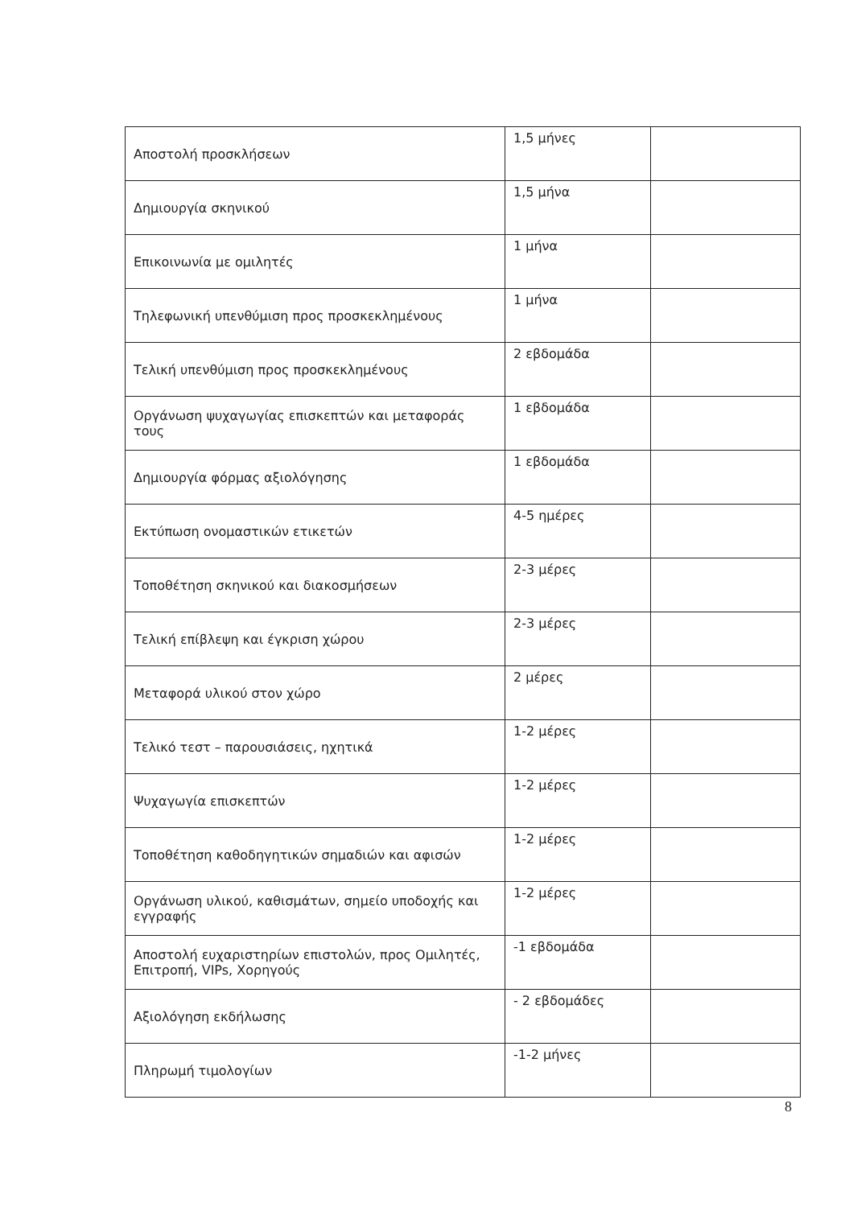| Αποστολή προσκλήσεων | 1,5 μήνες | |
| Δημιουργία σκηνικού | 1,5 μήνα | |
| Επικοινωνία με ομιλητές | 1 μήνα | |
| Τηλεφωνική υπενθύμιση προς προσκεκλημένους | 1 μήνα | |
| Τελική υπενθύμιση προς προσκεκλημένους | 2 εβδομάδα | |
| Οργάνωση ψυχαγωγίας επισκεπτών και μεταφοράς τους | 1 εβδομάδα | |
| Δημιουργία φόρμας αξιολόγησης | 1 εβδομάδα | |
| Εκτύπωση ονομαστικών ετικετών | 4-5 ημέρες | |
| Τοποθέτηση σκηνικού και διακοσμήσεων | 2-3 μέρες | |
| Τελική επίβλεψη και έγκριση χώρου | 2-3 μέρες | |
| Μεταφορά υλικού στον χώρο | 2 μέρες | |
| Τελικό τεστ – παρουσιάσεις, ηχητικά | 1-2 μέρες | |
| Ψυχαγωγία επισκεπτών | 1-2 μέρες | |
| Τοποθέτηση καθοδηγητικών σημαδιών και αφισών | 1-2 μέρες | |
| Οργάνωση υλικού, καθισμάτων, σημείο υποδοχής και εγγραφής | 1-2 μέρες | |
| Αποστολή ευχαριστηρίων επιστολών, προς Ομιλητές, Επιτροπή, VIPs, Χορηγούς | -1 εβδομάδα | |
| Αξιολόγηση εκδήλωσης | - 2 εβδομάδες | |
| Πληρωμή τιμολογίων | -1-2 μήνες | |
8